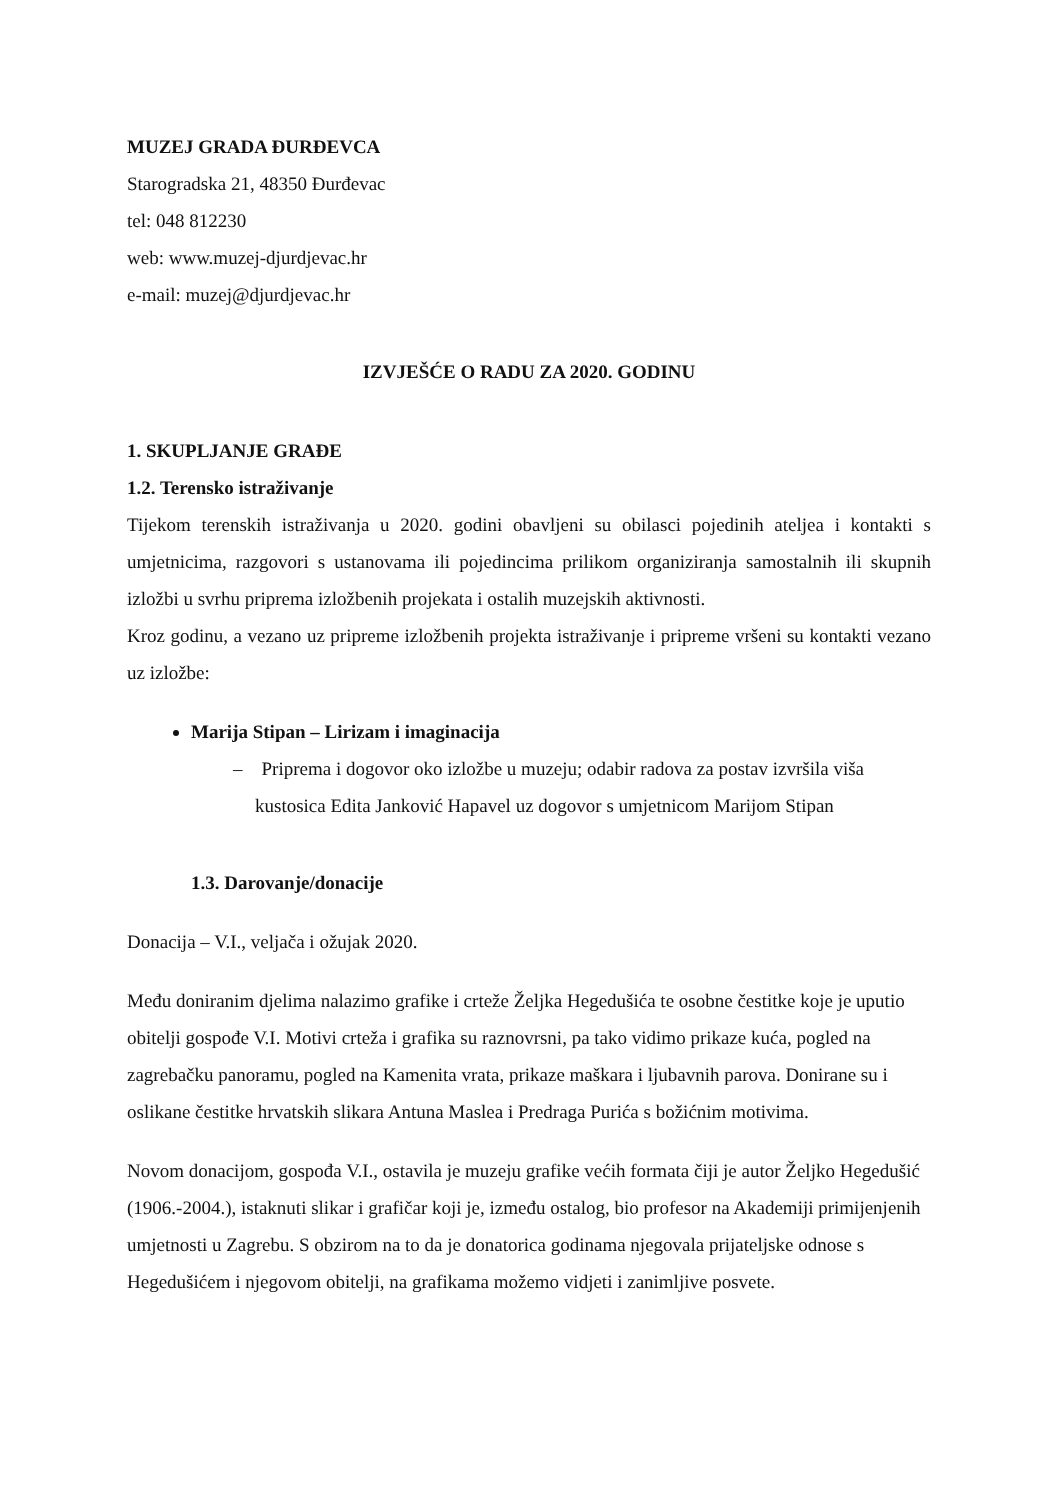MUZEJ GRADA ĐURĐEVCA
Starogradska 21, 48350 Đurđevac
tel: 048 812230
web: www.muzej-djurdjevac.hr
e-mail: muzej@djurdjevac.hr
IZVJEŠĆE O RADU ZA 2020. GODINU
1. SKUPLJANJE GRAĐE
1.2. Terensko istraživanje
Tijekom terenskih istraživanja u 2020. godini obavljeni su obilasci pojedinih ateljea i kontakti s umjetnicima, razgovori s ustanovama ili pojedincima prilikom organiziranja samostalnih ili skupnih izložbi u svrhu priprema izložbenih projekata i ostalih muzejskih aktivnosti.
Kroz godinu, a vezano uz pripreme izložbenih projekta istraživanje i pripreme vršeni su kontakti vezano uz izložbe:
Marija Stipan – Lirizam i imaginacija
– Priprema i dogovor oko izložbe u muzeju; odabir radova za postav izvršila viša kustosica Edita Janković Hapavel uz dogovor s umjetnicom Marijom Stipan
1.3. Darovanje/donacije
Donacija – V.I., veljača i ožujak 2020.
Među doniranim djelima nalazimo grafike i crteže Željka Hegedušića te osobne čestitke koje je uputio obitelji gospođe V.I. Motivi crteža i grafika su raznovrsni, pa tako vidimo prikaze kuća, pogled na zagrebačku panoramu, pogled na Kamenita vrata, prikaze maškara i ljubavnih parova. Donirane su i oslikane čestitke hrvatskih slikara Antuna Maslea i Predraga Purića s božićnim motivima.
Novom donacijom, gospođa V.I., ostavila je muzeju grafike većih formata čiji je autor Željko Hegedušić (1906.-2004.), istaknuti slikar i grafičar koji je, između ostalog, bio profesor na Akademiji primijenjenih umjetnosti u Zagrebu. S obzirom na to da je donatorica godinama njegovala prijateljske odnose s Hegedušićem i njegovom obitelji, na grafikama možemo vidjeti i zanimljive posvete.